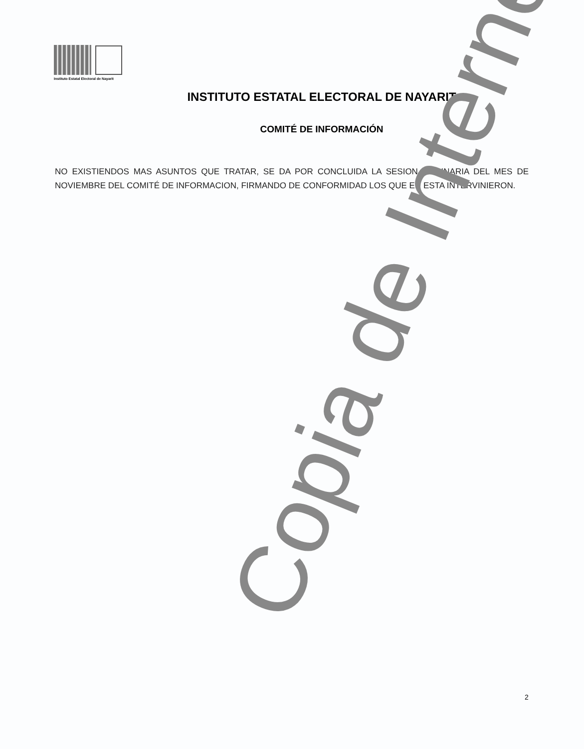Instituto Estatal Electoral de Nayarit
INSTITUTO ESTATAL ELECTORAL DE NAYARIT
COMITÉ DE INFORMACIÓN
NO EXISTIENDOS MAS ASUNTOS QUE TRATAR, SE DA POR CONCLUIDA LA SESION ORDINARIA DEL MES DE NOVIEMBRE DEL COMITÉ DE INFORMACION, FIRMANDO DE CONFORMIDAD LOS QUE EN ESTA INTERVINIERON.
2
Copia de Internet